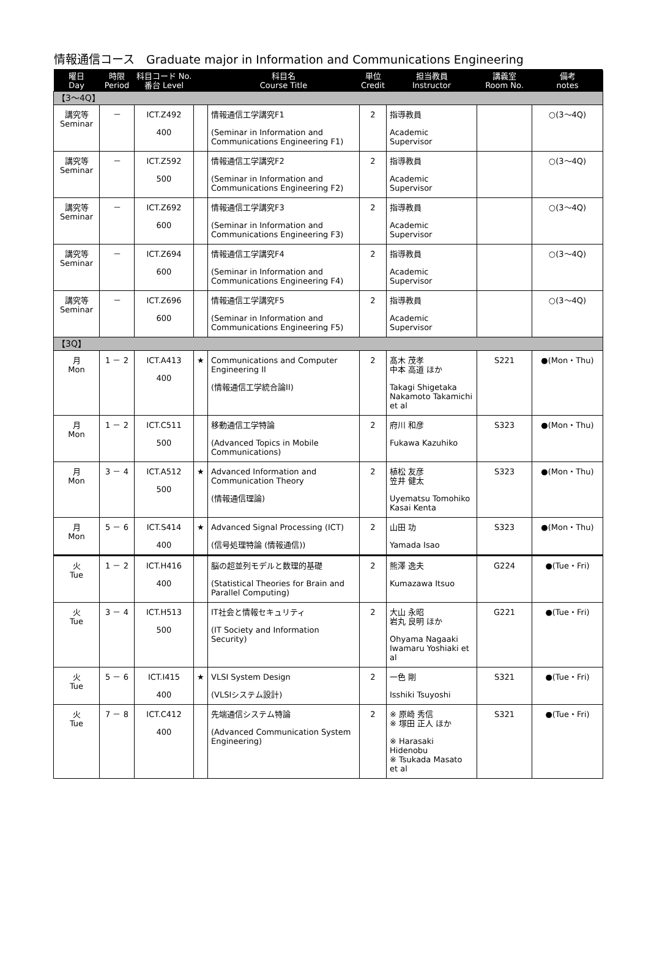情報通信コース　Graduate major in Information and Communications Engineering
| 曜日 Day | 時限 Period | 科目コード No. 番台 Level | | 科目名 Course Title | 単位 Credit | 担当教員 Instructor | 講義室 Room No. | 備考 notes |
| --- | --- | --- | --- | --- | --- | --- | --- | --- |
| 【3～4Q】 | | | | | | | | |
| 講究等 Seminar | － | ICT.Z492 400 | | 情報通信工学講究F1 (Seminar in Information and Communications Engineering F1) | 2 | 指導教員 Academic Supervisor | | ○(3～4Q) |
| 講究等 Seminar | － | ICT.Z592 500 | | 情報通信工学講究F2 (Seminar in Information and Communications Engineering F2) | 2 | 指導教員 Academic Supervisor | | ○(3～4Q) |
| 講究等 Seminar | － | ICT.Z692 600 | | 情報通信工学講究F3 (Seminar in Information and Communications Engineering F3) | 2 | 指導教員 Academic Supervisor | | ○(3～4Q) |
| 講究等 Seminar | － | ICT.Z694 600 | | 情報通信工学講究F4 (Seminar in Information and Communications Engineering F4) | 2 | 指導教員 Academic Supervisor | | ○(3～4Q) |
| 講究等 Seminar | － | ICT.Z696 600 | | 情報通信工学講究F5 (Seminar in Information and Communications Engineering F5) | 2 | 指導教員 Academic Supervisor | | ○(3～4Q) |
| 【3Q】 | | | | | | | | |
| 月 Mon | 1 － 2 | ICT.A413 400 | ★ | Communications and Computer Engineering II (情報通信工学統合論II) | 2 | 髙木 茂孝 中本 高道 ほか Takagi Shigetaka Nakamoto Takamichi et al | S221 | ●(Mon・Thu) |
| 月 Mon | 1 － 2 | ICT.C511 500 | | 移動通信工学特論 (Advanced Topics in Mobile Communications) | 2 | 府川 和彦 Fukawa Kazuhiko | S323 | ●(Mon・Thu) |
| 月 Mon | 3 － 4 | ICT.A512 500 | ★ | Advanced Information and Communication Theory (情報通信理論) | 2 | 植松 友彦 笠井 健太 Uyematsu Tomohiko Kasai Kenta | S323 | ●(Mon・Thu) |
| 月 Mon | 5 － 6 | ICT.S414 400 | ★ | Advanced Signal Processing (ICT) (信号処理特論 (情報通信)) | 2 | 山田 功 Yamada Isao | S323 | ●(Mon・Thu) |
| 火 Tue | 1 － 2 | ICT.H416 400 | | 脳の超並列モデルと数理的基礎 (Statistical Theories for Brain and Parallel Computing) | 2 | 熊澤 逸夫 Kumazawa Itsuo | G224 | ●(Tue・Fri) |
| 火 Tue | 3 － 4 | ICT.H513 500 | | IT社会と情報セキュリティ (IT Society and Information Security) | 2 | 大山 永昭 岩丸 良明 ほか Ohyama Nagaaki Iwamaru Yoshiaki et al | G221 | ●(Tue・Fri) |
| 火 Tue | 5 － 6 | ICT.I415 400 | ★ | VLSI System Design (VLSIシステム設計) | 2 | 一色 剛 Isshiki Tsuyoshi | S321 | ●(Tue・Fri) |
| 火 Tue | 7 － 8 | ICT.C412 400 | | 先端通信システム特論 (Advanced Communication System Engineering) | 2 | ※ 原崎 秀信 ※ 塚田 正人 ほか ※ Harasaki Hidenobu ※ Tsukada Masato et al | S321 | ●(Tue・Fri) |